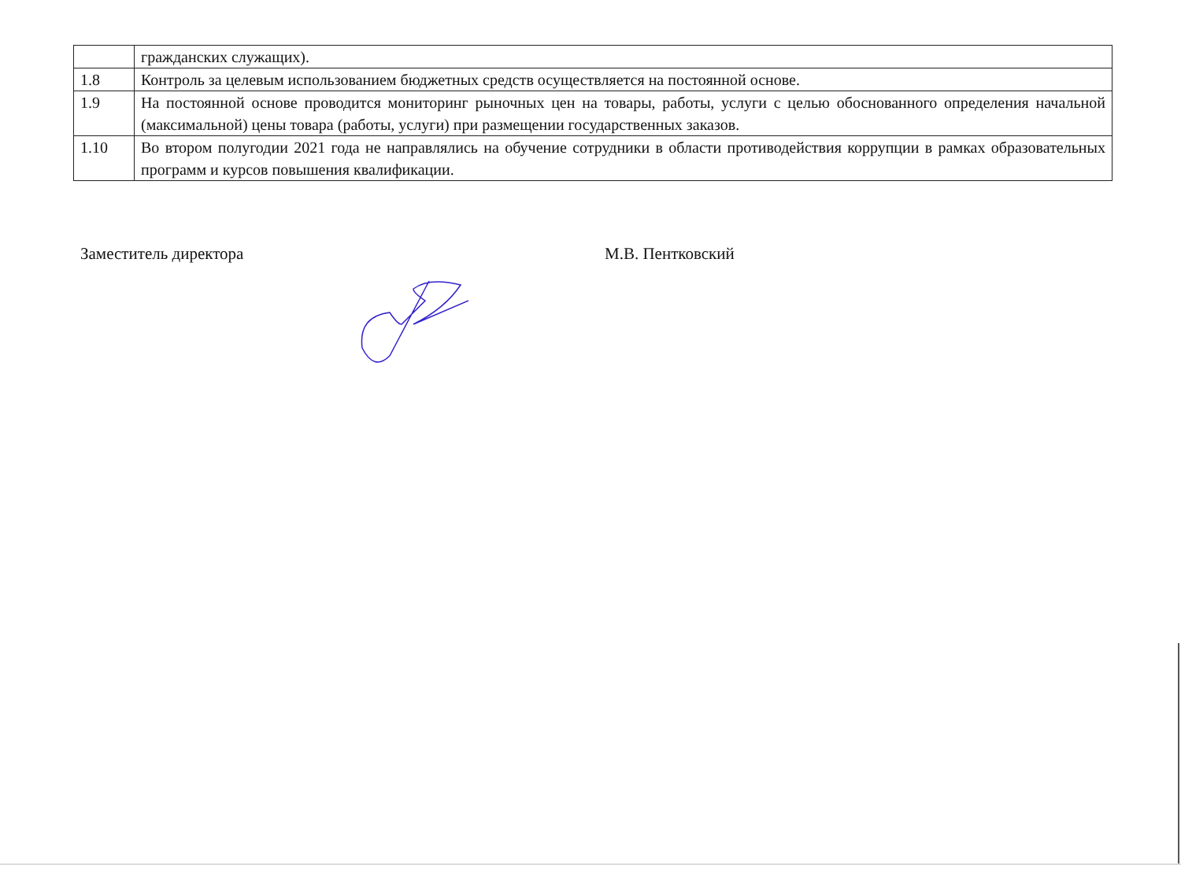| | гражданских служащих). |
| 1.8 | Контроль за целевым использованием бюджетных средств осуществляется на постоянной основе. |
| 1.9 | На постоянной основе проводится мониторинг рыночных цен на товары, работы, услуги с целью обоснованного определения начальной (максимальной) цены товара (работы, услуги) при размещении государственных заказов. |
| 1.10 | Во втором полугодии 2021 года не направлялись на обучение сотрудники в области противодействия коррупции в рамках образовательных программ и курсов повышения квалификации. |
Заместитель директора М.В. Пентковский